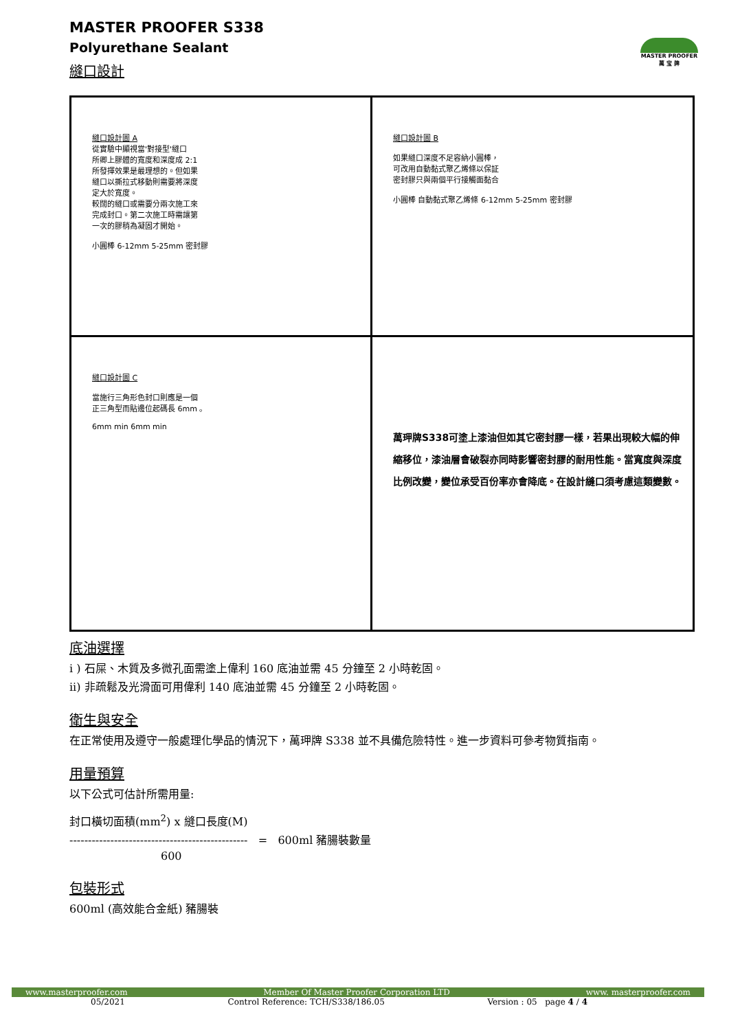MASTER PROOFER
萬 宝 牌
MASTER PROOFER S338
Polyurethane Sealant
縫口設計
| 縫口設計圖 A 從實驗中顯視當'對接型'縫口 所卿上膠體的寬度和深度成 2:1 所發揮效果是最理想的。但如果 縫口以撕拉式移動則需要將深度 定大於寬度。 較闊的縫口或需要分兩次施工來 完成封口。第二次施工時需讓第 一次的膠稍為凝固才開始。 小圓棒 6-12mm 5-25mm 密封膠 | 縫口設計圖 B 如果縫口深度不足容納小圓棒， 可改用自動黏式聚乙烯條以保証 密封膠只與兩個平行接觸面黏合 小圓棒 自動黏式聚乙烯條 6-12mm 5-25mm 密封膠 |
| 縫口設計圖 C 當施行三角形色封口則應是一個 正三角型而貼邊位起碼長 6mm 。 6mm min 6mm min | 萬玾牌S338可塗上漆油但如其它密封膠一樣，若果出現較大幅的伸縮移位，漆油層會破裂亦同時影響密封膠的耐用性能。當寬度與深度比例改變，變位承受百份率亦會降底。在設計縫口須考慮這類變數。 |
底油選擇
i ) 石屎、木質及多微孔面需塗上偉利 160 底油並需 45 分鐘至 2 小時乾固。
ii) 非疏鬆及光滑面可用偉利 140 底油並需 45 分鐘至 2 小時乾固。
衛生與安全
在正常使用及遵守一般處理化學品的情況下，萬玾牌 S338 並不具備危險特性。進一步資料可參考物質指南。
用量預算
以下公式可估計所需用量:
封口橫切面積(mm<sup>2</sup>) x 縫口長度(M)
------------------------------------------------ = 600ml 豬腸裝數量
600
包裝形式
600ml (高效能合金紙) 豬腸裝
www.masterproofer.com Member Of Master Proofer Corporation LTD www. masterproofer.com
05/2021 Control Reference: TCH/S338/186.05 Version : 05 page 4 / 4